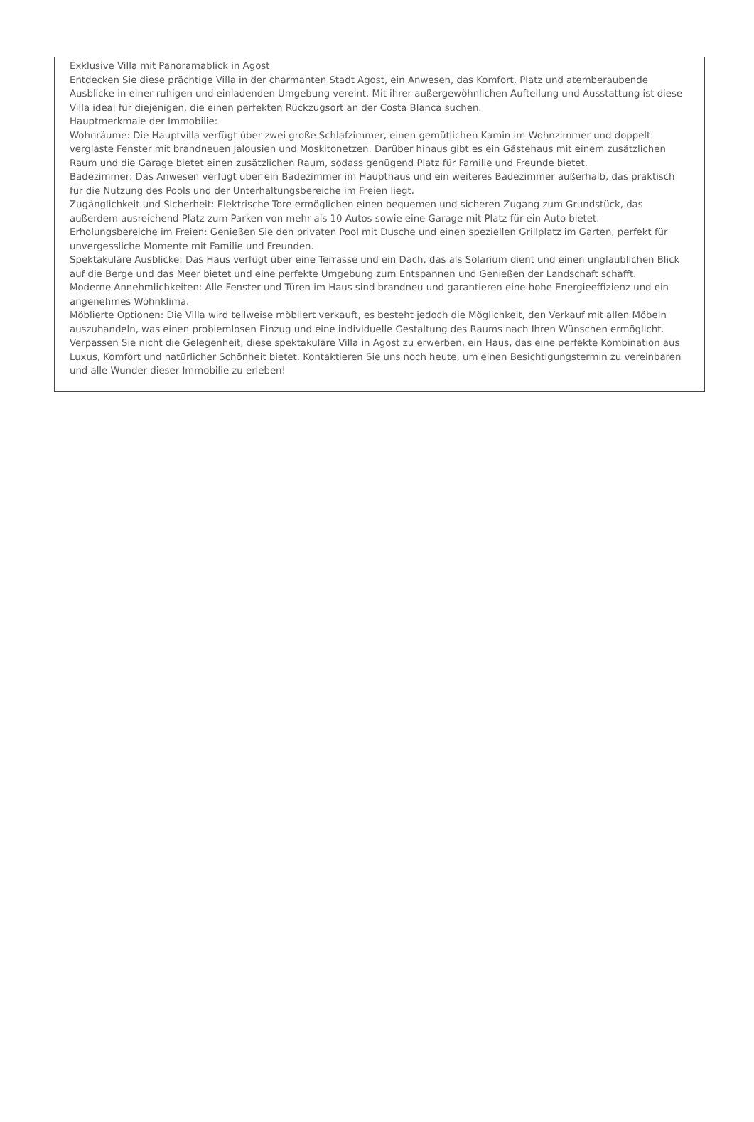Exklusive Villa mit Panoramablick in Agost
Entdecken Sie diese prächtige Villa in der charmanten Stadt Agost, ein Anwesen, das Komfort, Platz und atemberaubende Ausblicke in einer ruhigen und einladenden Umgebung vereint. Mit ihrer außergewöhnlichen Aufteilung und Ausstattung ist diese Villa ideal für diejenigen, die einen perfekten Rückzugsort an der Costa Blanca suchen.
Hauptmerkmale der Immobilie:
Wohnräume: Die Hauptvilla verfügt über zwei große Schlafzimmer, einen gemütlichen Kamin im Wohnzimmer und doppelt verglaste Fenster mit brandneuen Jalousien und Moskitonetzen. Darüber hinaus gibt es ein Gästehaus mit einem zusätzlichen Raum und die Garage bietet einen zusätzlichen Raum, sodass genügend Platz für Familie und Freunde bietet.
Badezimmer: Das Anwesen verfügt über ein Badezimmer im Haupthaus und ein weiteres Badezimmer außerhalb, das praktisch für die Nutzung des Pools und der Unterhaltungsbereiche im Freien liegt.
Zugänglichkeit und Sicherheit: Elektrische Tore ermöglichen einen bequemen und sicheren Zugang zum Grundstück, das außerdem ausreichend Platz zum Parken von mehr als 10 Autos sowie eine Garage mit Platz für ein Auto bietet.
Erholungsbereiche im Freien: Genießen Sie den privaten Pool mit Dusche und einen speziellen Grillplatz im Garten, perfekt für unvergessliche Momente mit Familie und Freunden.
Spektakuläre Ausblicke: Das Haus verfügt über eine Terrasse und ein Dach, das als Solarium dient und einen unglaublichen Blick auf die Berge und das Meer bietet und eine perfekte Umgebung zum Entspannen und Genießen der Landschaft schafft.
Moderne Annehmlichkeiten: Alle Fenster und Türen im Haus sind brandneu und garantieren eine hohe Energieeffizienz und ein angenehmes Wohnklima.
Möblierte Optionen: Die Villa wird teilweise möbliert verkauft, es besteht jedoch die Möglichkeit, den Verkauf mit allen Möbeln auszuhandeln, was einen problemlosen Einzug und eine individuelle Gestaltung des Raums nach Ihren Wünschen ermöglicht.
Verpassen Sie nicht die Gelegenheit, diese spektakuläre Villa in Agost zu erwerben, ein Haus, das eine perfekte Kombination aus Luxus, Komfort und natürlicher Schönheit bietet. Kontaktieren Sie uns noch heute, um einen Besichtigungstermin zu vereinbaren und alle Wunder dieser Immobilie zu erleben!